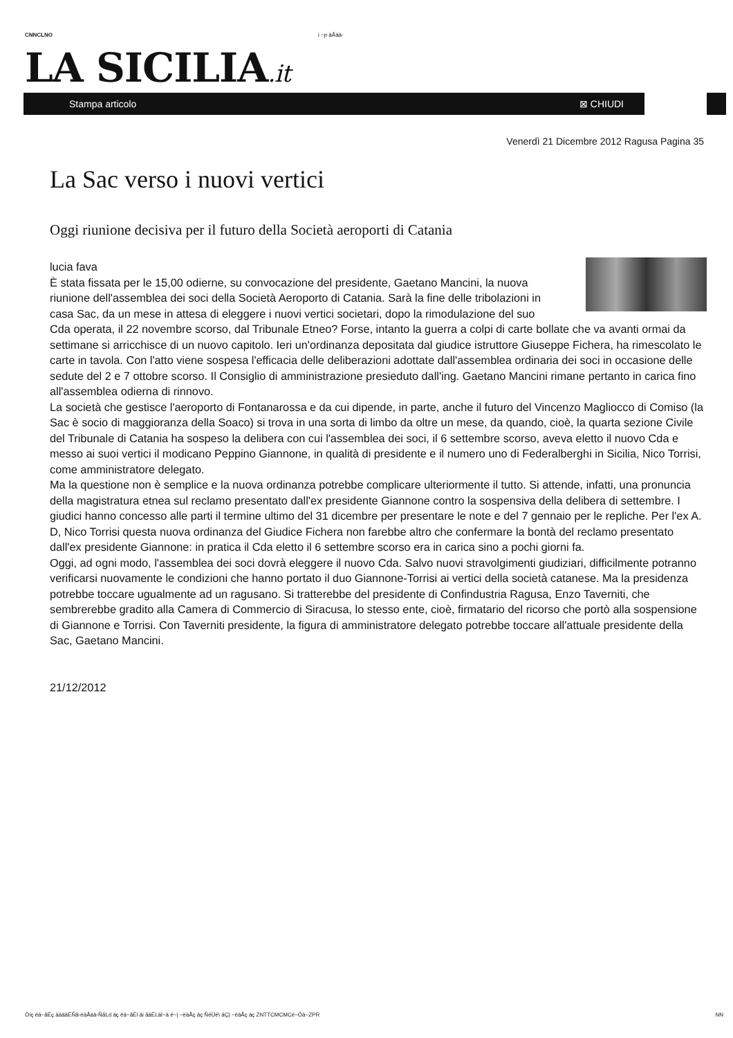CNNCLNO i ~p äÅää-
LA SICILIA.it
Stampa articolo ⊠ CHIUDI
Venerdì 21 Dicembre 2012 Ragusa Pagina 35
La Sac verso i nuovi vertici
Oggi riunione decisiva per il futuro della Società aeroporti di Catania
lucia fava
È stata fissata per le 15,00 odierne, su convocazione del presidente, Gaetano Mancini, la nuova riunione dell'assemblea dei soci della Società Aeroporto di Catania. Sarà la fine delle tribolazioni in casa Sac, da un mese in attesa di eleggere i nuovi vertici societari, dopo la rimodulazione del suo Cda operata, il 22 novembre scorso, dal Tribunale Etneo? Forse, intanto la guerra a colpi di carte bollate che va avanti ormai da settimane si arricchisce di un nuovo capitolo. Ieri un'ordinanza depositata dal giudice istruttore Giuseppe Fichera, ha rimescolato le carte in tavola. Con l'atto viene sospesa l'efficacia delle deliberazioni adottate dall'assemblea ordinaria dei soci in occasione delle sedute del 2 e 7 ottobre scorso. Il Consiglio di amministrazione presieduto dall'ing. Gaetano Mancini rimane pertanto in carica fino all'assemblea odierna di rinnovo.
La società che gestisce l'aeroporto di Fontanarossa e da cui dipende, in parte, anche il futuro del Vincenzo Magliocco di Comiso (la Sac è socio di maggioranza della Soaco) si trova in una sorta di limbo da oltre un mese, da quando, cioè, la quarta sezione Civile del Tribunale di Catania ha sospeso la delibera con cui l'assemblea dei soci, il 6 settembre scorso, aveva eletto il nuovo Cda e messo ai suoi vertici il modicano Peppino Giannone, in qualità di presidente e il numero uno di Federalberghi in Sicilia, Nico Torrisi, come amministratore delegato.
Ma la questione non è semplice e la nuova ordinanza potrebbe complicare ulteriormente il tutto. Si attende, infatti, una pronuncia della magistratura etnea sul reclamo presentato dall'ex presidente Giannone contro la sospensiva della delibera di settembre. I giudici hanno concesso alle parti il termine ultimo del 31 dicembre per presentare le note e del 7 gennaio per le repliche. Per l'ex A. D, Nico Torrisi questa nuova ordinanza del Giudice Fichera non farebbe altro che confermare la bontà del reclamo presentato dall'ex presidente Giannone: in pratica il Cda eletto il 6 settembre scorso era in carica sino a pochi giorni fa.
Oggi, ad ogni modo, l'assemblea dei soci dovrà eleggere il nuovo Cda. Salvo nuovi stravolgimenti giudiziari, difficilmente potranno verificarsi nuovamente le condizioni che hanno portato il duo Giannone-Torrisi ai vertici della società catanese. Ma la presidenza potrebbe toccare ugualmente ad un ragusano. Si tratterebbe del presidente di Confindustria Ragusa, Enzo Taverniti, che sembrerebbe gradito alla Camera di Commercio di Siracusa, lo stesso ente, cioè, firmatario del ricorso che portò alla sospensione di Giannone e Torrisi. Con Taverniti presidente, la figura di amministratore delegato potrebbe toccare all'attuale presidente della Sac, Gaetano Mancini.
21/12/2012
Öíç ëä~ãÉç àäääÉÑã-ëäÅää-ÑãLd äç ëä~ãÉl äi ãäÉLäl~ä é~| ~ëäÅç äç ÑéÜé\ äÇ| ~ëäÅç äç ZNTTCMCMCé~Öä~ZPR
NN